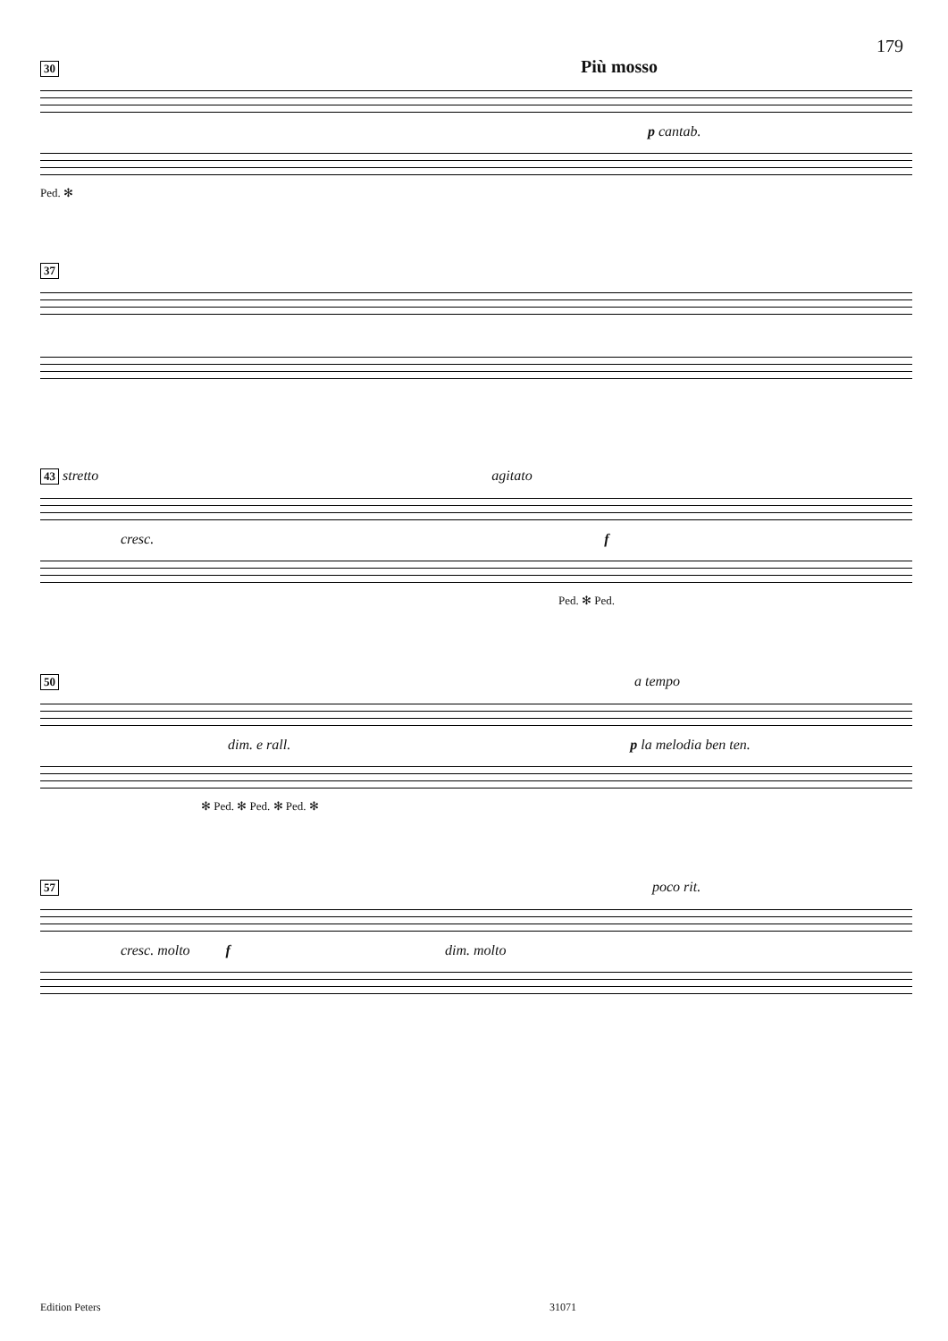179
30 Più mosso
p cantab.
Ped. ✻
37
43 stretto agitato cresc. f
Ped. ✻ Ped.
50 a tempo dim. e rall. p la melodia ben ten.
✻ Ped. ✻ Ped. ✻ Ped. ✻
57 poco rit. cresc. molto f dim. molto
Edition Peters 31071